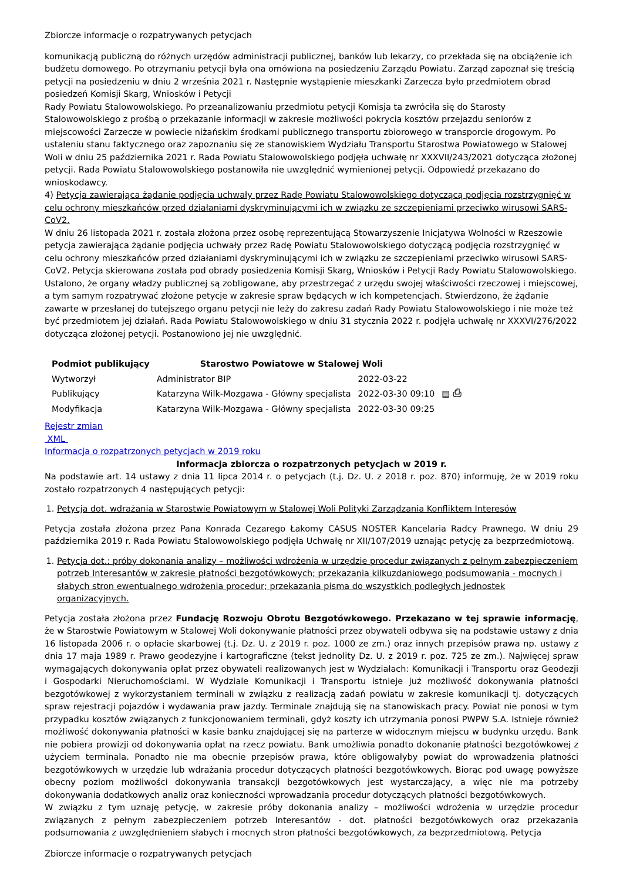Zbiorcze informacje o rozpatrywanych petycjach
komunikacją publiczną do różnych urzędów administracji publicznej, banków lub lekarzy, co przekłada się na obciążenie ich budżetu domowego. Po otrzymaniu petycji była ona omówiona na posiedzeniu Zarządu Powiatu. Zarząd zapoznał się treścią petycji na posiedzeniu w dniu 2 września 2021 r. Następnie wystąpienie mieszkanki Zarzecza było przedmiotem obrad posiedzeń Komisji Skarg, Wniosków i Petycji
Rady Powiatu Stalowowolskiego. Po przeanalizowaniu przedmiotu petycji Komisja ta zwróciła się do Starosty Stalowowolskiego z prośbą o przekazanie informacji w zakresie możliwości pokrycia kosztów przejazdu seniorów z miejscowości Zarzecze w powiecie niżańskim środkami publicznego transportu zbiorowego w transporcie drogowym. Po ustaleniu stanu faktycznego oraz zapoznaniu się ze stanowiskiem Wydziału Transportu Starostwa Powiatowego w Stalowej Woli w dniu 25 października 2021 r. Rada Powiatu Stalowowolskiego podjęła uchwałę nr XXXVII/243/2021 dotycząca złożonej petycji. Rada Powiatu Stalowowolskiego postanowiła nie uwzględnić wymienionej petycji. Odpowiedź przekazano do wnioskodawcy.
4) Petycja zawierająca żądanie podjęcia uchwały przez Radę Powiatu Stalowowolskiego dotyczącą podjęcia rozstrzygnięć w celu ochrony mieszkańców przed działaniami dyskryminującymi ich w związku ze szczepieniami przeciwko wirusowi SARS-CoV2.
W dniu 26 listopada 2021 r. została złożona przez osobę reprezentującą Stowarzyszenie Inicjatywa Wolności w Rzeszowie petycja zawierająca żądanie podjęcia uchwały przez Radę Powiatu Stalowowolskiego dotyczącą podjęcia rozstrzygnięć w celu ochrony mieszkańców przed działaniami dyskryminującymi ich w związku ze szczepieniami przeciwko wirusowi SARS-CoV2. Petycja skierowana została pod obrady posiedzenia Komisji Skarg, Wniosków i Petycji Rady Powiatu Stalowowolskiego. Ustalono, że organy władzy publicznej są zobligowane, aby przestrzegać z urzędu swojej właściwości rzeczowej i miejscowej, a tym samym rozpatrywać złożone petycje w zakresie spraw będących w ich kompetencjach. Stwierdzono, że żądanie zawarte w przesłanej do tutejszego organu petycji nie leży do zakresu zadań Rady Powiatu Stalowowolskiego i nie może też być przedmiotem jej działań. Rada Powiatu Stalowowolskiego w dniu 31 stycznia 2022 r. podjęła uchwałę nr XXXVI/276/2022 dotycząca złożonej petycji. Postanowiono jej nie uwzględnić.
| Podmiot publikujący | Starostwo Powiatowe w Stalowej Woli | | |
| Wytworzył | Administrator BIP | 2022-03-22 | ▤ ⎙ |
| Publikujący | Katarzyna Wilk-Mozgawa - Główny specjalista | 2022-03-30 09:10 | |
| Modyfikacja | Katarzyna Wilk-Mozgawa - Główny specjalista | 2022-03-30 09:25 | |
Rejestr zmian
XML
Informacja o rozpatrzonych petycjach w 2019 roku
Informacja zbiorcza o rozpatrzonych petycjach w 2019 r.
Na podstawie art. 14 ustawy z dnia 11 lipca 2014 r. o petycjach (t.j. Dz. U. z 2018 r. poz. 870) informuję, że w 2019 roku zostało rozpatrzonych 4 następujących petycji:
1. Petycja dot. wdrażania w Starostwie Powiatowym w Stalowej Woli Polityki Zarządzania Konfliktem Interesów
Petycja została złożona przez Pana Konrada Cezarego Łakomy CASUS NOSTER Kancelaria Radcy Prawnego. W dniu 29 października 2019 r. Rada Powiatu Stalowowolskiego podjęła Uchwałę nr XII/107/2019 uznając petycję za bezprzedmiotową.
1. Petycja dot.: próby dokonania analizy – możliwości wdrożenia w urzędzie procedur związanych z pełnym zabezpieczeniem potrzeb Interesantów w zakresie płatności bezgotówkowych; przekazania kilkuzdaniowego podsumowania - mocnych i słabych stron ewentualnego wdrożenia procedur; przekazania pisma do wszystkich podległych jednostek organizacyjnych.
Petycja została złożona przez Fundację Rozwoju Obrotu Bezgotówkowego. Przekazano w tej sprawie informację, że w Starostwie Powiatowym w Stalowej Woli dokonywanie płatności przez obywateli odbywa się na podstawie ustawy z dnia 16 listopada 2006 r. o opłacie skarbowej (t.j. Dz. U. z 2019 r. poz. 1000 ze zm.) oraz innych przepisów prawa np. ustawy z dnia 17 maja 1989 r. Prawo geodezyjne i kartograficzne (tekst jednolity Dz. U. z 2019 r. poz. 725 ze zm.). Najwięcej spraw wymagających dokonywania opłat przez obywateli realizowanych jest w Wydziałach: Komunikacji i Transportu oraz Geodezji i Gospodarki Nieruchomościami. W Wydziale Komunikacji i Transportu istnieje już możliwość dokonywania płatności bezgotówkowej z wykorzystaniem terminali w związku z realizacją zadań powiatu w zakresie komunikacji tj. dotyczących spraw rejestracji pojazdów i wydawania praw jazdy. Terminale znajdują się na stanowiskach pracy. Powiat nie ponosi w tym przypadku kosztów związanych z funkcjonowaniem terminali, gdyż koszty ich utrzymania ponosi PWPW S.A. Istnieje również możliwość dokonywania płatności w kasie banku znajdującej się na parterze w widocznym miejscu w budynku urzędu. Bank nie pobiera prowizji od dokonywania opłat na rzecz powiatu. Bank umożliwia ponadto dokonanie płatności bezgotówkowej z użyciem terminala. Ponadto nie ma obecnie przepisów prawa, które obligowałyby powiat do wprowadzenia płatności bezgotówkowych w urzędzie lub wdrażania procedur dotyczących płatności bezgotówkowych. Biorąc pod uwagę powyższe obecny poziom możliwości dokonywania transakcji bezgotówkowych jest wystarczający, a więc nie ma potrzeby dokonywania dodatkowych analiz oraz konieczności wprowadzania procedur dotyczących płatności bezgotówkowych.
W związku z tym uznaję petycję, w zakresie próby dokonania analizy – możliwości wdrożenia w urzędzie procedur związanych z pełnym zabezpieczeniem potrzeb Interesantów - dot. płatności bezgotówkowych oraz przekazania podsumowania z uwzględnieniem słabych i mocnych stron płatności bezgotówkowych, za bezprzedmiotową. Petycja
Zbiorcze informacje o rozpatrywanych petycjach